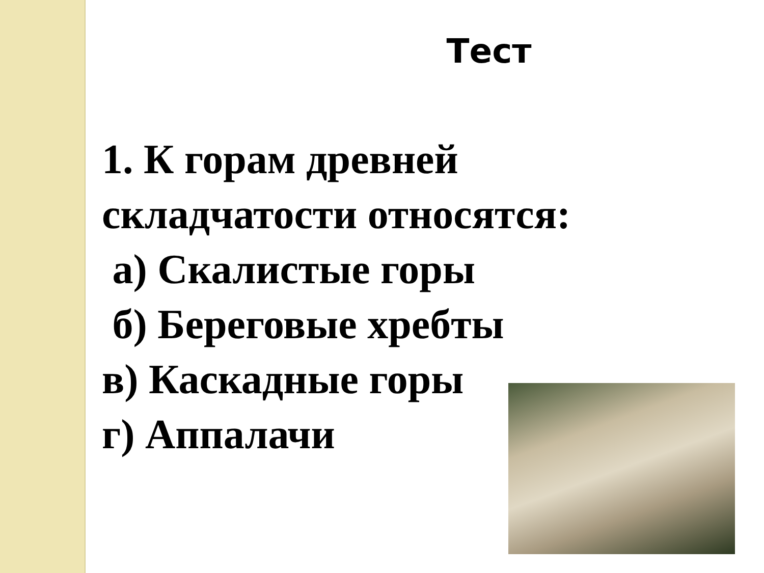Тест
1. К горам древней
складчатости относятся:
а) Скалистые горы
б) Береговые хребты
в) Каскадные горы
г) Аппалачи